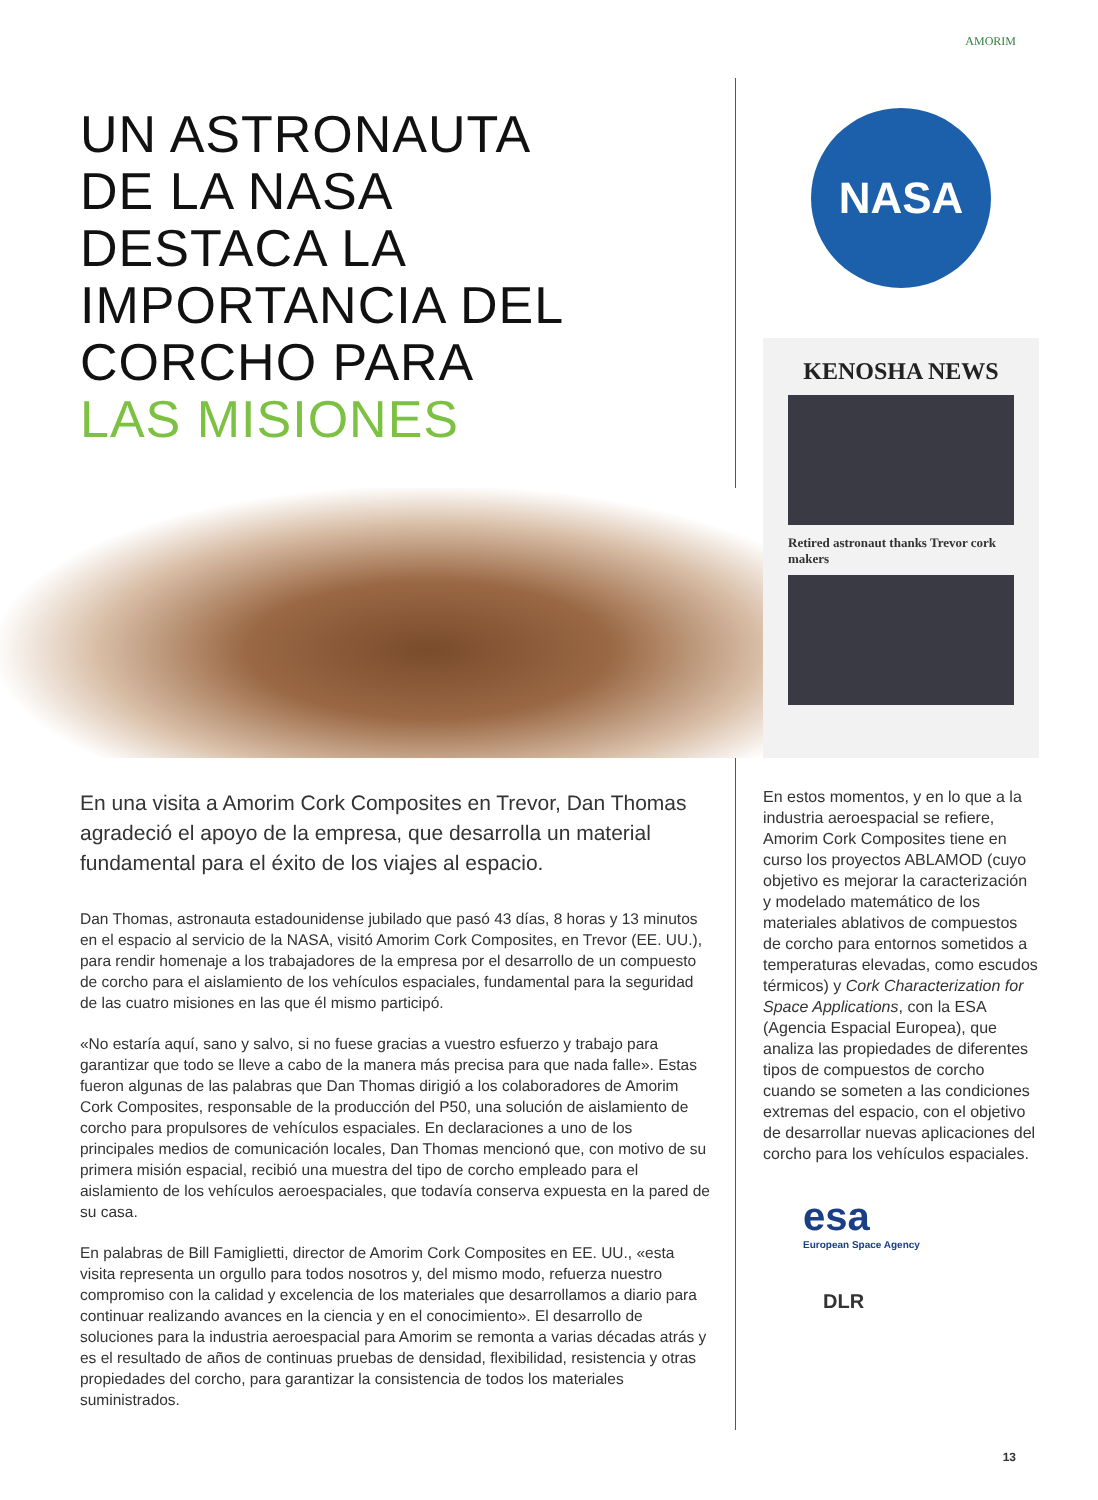AMORIM
UN ASTRONAUTA
DE LA NASA
DESTACA LA
IMPORTANCIA DEL
CORCHO PARA
LAS MISIONES
En una visita a Amorim Cork Composites en Trevor, Dan Thomas agradeció el apoyo de la empresa, que desarrolla un material fundamental para el éxito de los viajes al espacio.
Dan Thomas, astronauta estadounidense jubilado que pasó 43 días, 8 horas y 13 minutos en el espacio al servicio de la NASA, visitó Amorim Cork Composites, en Trevor (EE. UU.), para rendir homenaje a los trabajadores de la empresa por el desarrollo de un compuesto de corcho para el aislamiento de los vehículos espaciales, fundamental para la seguridad de las cuatro misiones en las que él mismo participó.
«No estaría aquí, sano y salvo, si no fuese gracias a vuestro esfuerzo y trabajo para garantizar que todo se lleve a cabo de la manera más precisa para que nada falle». Estas fueron algunas de las palabras que Dan Thomas dirigió a los colaboradores de Amorim Cork Composites, responsable de la producción del P50, una solución de aislamiento de corcho para propulsores de vehículos espaciales. En declaraciones a uno de los principales medios de comunicación locales, Dan Thomas mencionó que, con motivo de su primera misión espacial, recibió una muestra del tipo de corcho empleado para el aislamiento de los vehículos aeroespaciales, que todavía conserva expuesta en la pared de su casa.
En palabras de Bill Famiglietti, director de Amorim Cork Composites en EE. UU., «esta visita representa un orgullo para todos nosotros y, del mismo modo, refuerza nuestro compromiso con la calidad y excelencia de los materiales que desarrollamos a diario para continuar realizando avances en la ciencia y en el conocimiento». El desarrollo de soluciones para la industria aeroespacial para Amorim se remonta a varias décadas atrás y es el resultado de años de continuas pruebas de densidad, flexibilidad, resistencia y otras propiedades del corcho, para garantizar la consistencia de todos los materiales suministrados.
NASA
KENOSHA NEWS
Retired astronaut thanks Trevor cork makers
En estos momentos, y en lo que a la industria aeroespacial se refiere, Amorim Cork Composites tiene en curso los proyectos ABLAMOD (cuyo objetivo es mejorar la caracterización y modelado matemático de los materiales ablativos de compuestos de corcho para entornos sometidos a temperaturas elevadas, como escudos térmicos) y Cork Characterization for Space Applications, con la ESA (Agencia Espacial Europea), que analiza las propiedades de diferentes tipos de compuestos de corcho cuando se someten a las condiciones extremas del espacio, con el objetivo de desarrollar nuevas aplicaciones del corcho para los vehículos espaciales.
esa
European Space Agency
DLR
13